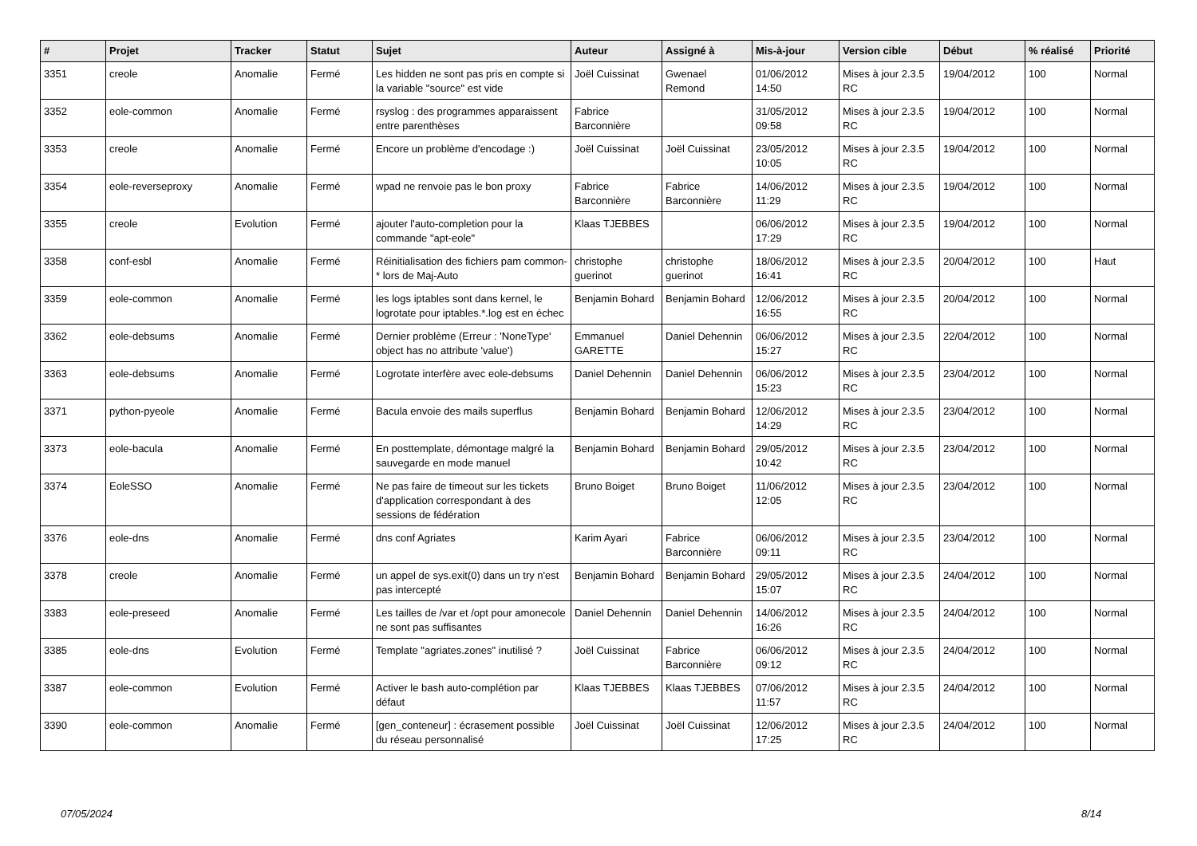| # | Projet | Tracker | Statut | Sujet | Auteur | Assigné à | Mis-à-jour | Version cible | Début | % réalisé | Priorité |
| --- | --- | --- | --- | --- | --- | --- | --- | --- | --- | --- | --- |
| 3351 | creole | Anomalie | Fermé | Les hidden ne sont pas pris en compte si la variable "source" est vide | Joël Cuissinat | Gwenael Remond | 01/06/2012 14:50 | Mises à jour 2.3.5 RC | 19/04/2012 | 100 | Normal |
| 3352 | eole-common | Anomalie | Fermé | rsyslog : des programmes apparaissent entre parenthèses | Fabrice Barconnière | | 31/05/2012 09:58 | Mises à jour 2.3.5 RC | 19/04/2012 | 100 | Normal |
| 3353 | creole | Anomalie | Fermé | Encore un problème d'encodage :) | Joël Cuissinat | Joël Cuissinat | 23/05/2012 10:05 | Mises à jour 2.3.5 RC | 19/04/2012 | 100 | Normal |
| 3354 | eole-reverseproxy | Anomalie | Fermé | wpad ne renvoie pas le bon proxy | Fabrice Barconnière | Fabrice Barconnière | 14/06/2012 11:29 | Mises à jour 2.3.5 RC | 19/04/2012 | 100 | Normal |
| 3355 | creole | Evolution | Fermé | ajouter l'auto-completion pour la commande "apt-eole" | Klaas TJEBBES | | 06/06/2012 17:29 | Mises à jour 2.3.5 RC | 19/04/2012 | 100 | Normal |
| 3358 | conf-esbl | Anomalie | Fermé | Réinitialisation des fichiers pam common-* lors de Maj-Auto | christophe guerinot | christophe guerinot | 18/06/2012 16:41 | Mises à jour 2.3.5 RC | 20/04/2012 | 100 | Haut |
| 3359 | eole-common | Anomalie | Fermé | les logs iptables sont dans kernel, le logrotate pour iptables.*.log est en échec | Benjamin Bohard | Benjamin Bohard | 12/06/2012 16:55 | Mises à jour 2.3.5 RC | 20/04/2012 | 100 | Normal |
| 3362 | eole-debsums | Anomalie | Fermé | Dernier problème (Erreur : 'NoneType' object has no attribute 'value') | Emmanuel GARETTE | Daniel Dehennin | 06/06/2012 15:27 | Mises à jour 2.3.5 RC | 22/04/2012 | 100 | Normal |
| 3363 | eole-debsums | Anomalie | Fermé | Logrotate interfère avec eole-debsums | Daniel Dehennin | Daniel Dehennin | 06/06/2012 15:23 | Mises à jour 2.3.5 RC | 23/04/2012 | 100 | Normal |
| 3371 | python-pyeole | Anomalie | Fermé | Bacula envoie des mails superflus | Benjamin Bohard | Benjamin Bohard | 12/06/2012 14:29 | Mises à jour 2.3.5 RC | 23/04/2012 | 100 | Normal |
| 3373 | eole-bacula | Anomalie | Fermé | En posttemplate, démontage malgré la sauvegarde en mode manuel | Benjamin Bohard | Benjamin Bohard | 29/05/2012 10:42 | Mises à jour 2.3.5 RC | 23/04/2012 | 100 | Normal |
| 3374 | EoleSSO | Anomalie | Fermé | Ne pas faire de timeout sur les tickets d'application correspondant à des sessions de fédération | Bruno Boiget | Bruno Boiget | 11/06/2012 12:05 | Mises à jour 2.3.5 RC | 23/04/2012 | 100 | Normal |
| 3376 | eole-dns | Anomalie | Fermé | dns conf Agriates | Karim Ayari | Fabrice Barconnière | 06/06/2012 09:11 | Mises à jour 2.3.5 RC | 23/04/2012 | 100 | Normal |
| 3378 | creole | Anomalie | Fermé | un appel de sys.exit(0) dans un try n'est pas intercepté | Benjamin Bohard | Benjamin Bohard | 29/05/2012 15:07 | Mises à jour 2.3.5 RC | 24/04/2012 | 100 | Normal |
| 3383 | eole-preseed | Anomalie | Fermé | Les tailles de /var et /opt pour amonecole ne sont pas suffisantes | Daniel Dehennin | Daniel Dehennin | 14/06/2012 16:26 | Mises à jour 2.3.5 RC | 24/04/2012 | 100 | Normal |
| 3385 | eole-dns | Evolution | Fermé | Template "agriates.zones" inutilisé ? | Joël Cuissinat | Fabrice Barconnière | 06/06/2012 09:12 | Mises à jour 2.3.5 RC | 24/04/2012 | 100 | Normal |
| 3387 | eole-common | Evolution | Fermé | Activer le bash auto-complétion par défaut | Klaas TJEBBES | Klaas TJEBBES | 07/06/2012 11:57 | Mises à jour 2.3.5 RC | 24/04/2012 | 100 | Normal |
| 3390 | eole-common | Anomalie | Fermé | [gen_conteneur] : écrasement possible du réseau personnalisé | Joël Cuissinat | Joël Cuissinat | 12/06/2012 17:25 | Mises à jour 2.3.5 RC | 24/04/2012 | 100 | Normal |
07/05/2024 8/14